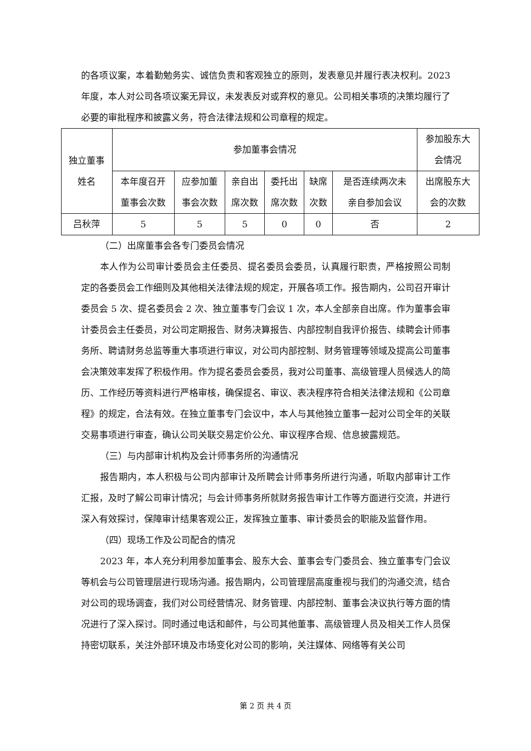的各项议案，本着勤勉务实、诚信负责和客观独立的原则，发表意见并履行表决权利。2023年度，本人对公司各项议案无异议，未发表反对或弃权的意见。公司相关事项的决策均履行了必要的审批程序和披露义务，符合法律法规和公司章程的规定。
| 独立董事 姓名 | 参加董事会情况 | | | | | | 参加股东大 会情况 |
| | 本年度召开 董事会次数 | 应参加董 事会次数 | 亲自出 席次数 | 委托出 席次数 | 缺席 次数 | 是否连续两次未 亲自参加会议 | 出席股东大 会的次数 |
| 吕秋萍 | 5 | 5 | 5 | 0 | 0 | 否 | 2 |
（二）出席董事会各专门委员会情况
本人作为公司审计委员会主任委员、提名委员会委员，认真履行职责，严格按照公司制定的各委员会工作细则及其他相关法律法规的规定，开展各项工作。报告期内，公司召开审计委员会 5 次、提名委员会 2 次、独立董事专门会议 1 次，本人全部亲自出席。作为董事会审计委员会主任委员，对公司定期报告、财务决算报告、内部控制自我评价报告、续聘会计师事务所、聘请财务总监等重大事项进行审议，对公司内部控制、财务管理等领域及提高公司董事会决策效率发挥了积极作用。作为提名委员会委员，我对公司董事、高级管理人员候选人的简历、工作经历等资料进行严格审核，确保提名、审议、表决程序符合相关法律法规和《公司章程》的规定，合法有效。在独立董事专门会议中，本人与其他独立董事一起对公司全年的关联交易事项进行审查，确认公司关联交易定价公允、审议程序合规、信息披露规范。
（三）与内部审计机构及会计师事务所的沟通情况
报告期内，本人积极与公司内部审计及所聘会计师事务所进行沟通，听取内部审计工作汇报，及时了解公司审计情况；与会计师事务所就财务报告审计工作等方面进行交流，并进行深入有效探讨，保障审计结果客观公正，发挥独立董事、审计委员会的职能及监督作用。
（四）现场工作及公司配合的情况
2023 年，本人充分利用参加董事会、股东大会、董事会专门委员会、独立董事专门会议等机会与公司管理层进行现场沟通。报告期内，公司管理层高度重视与我们的沟通交流，结合对公司的现场调查，我们对公司经营情况、财务管理、内部控制、董事会决议执行等方面的情况进行了深入探讨。同时通过电话和邮件，与公司其他董事、高级管理人员及相关工作人员保持密切联系，关注外部环境及市场变化对公司的影响，关注媒体、网络等有关公司
第 2 页 共 4 页